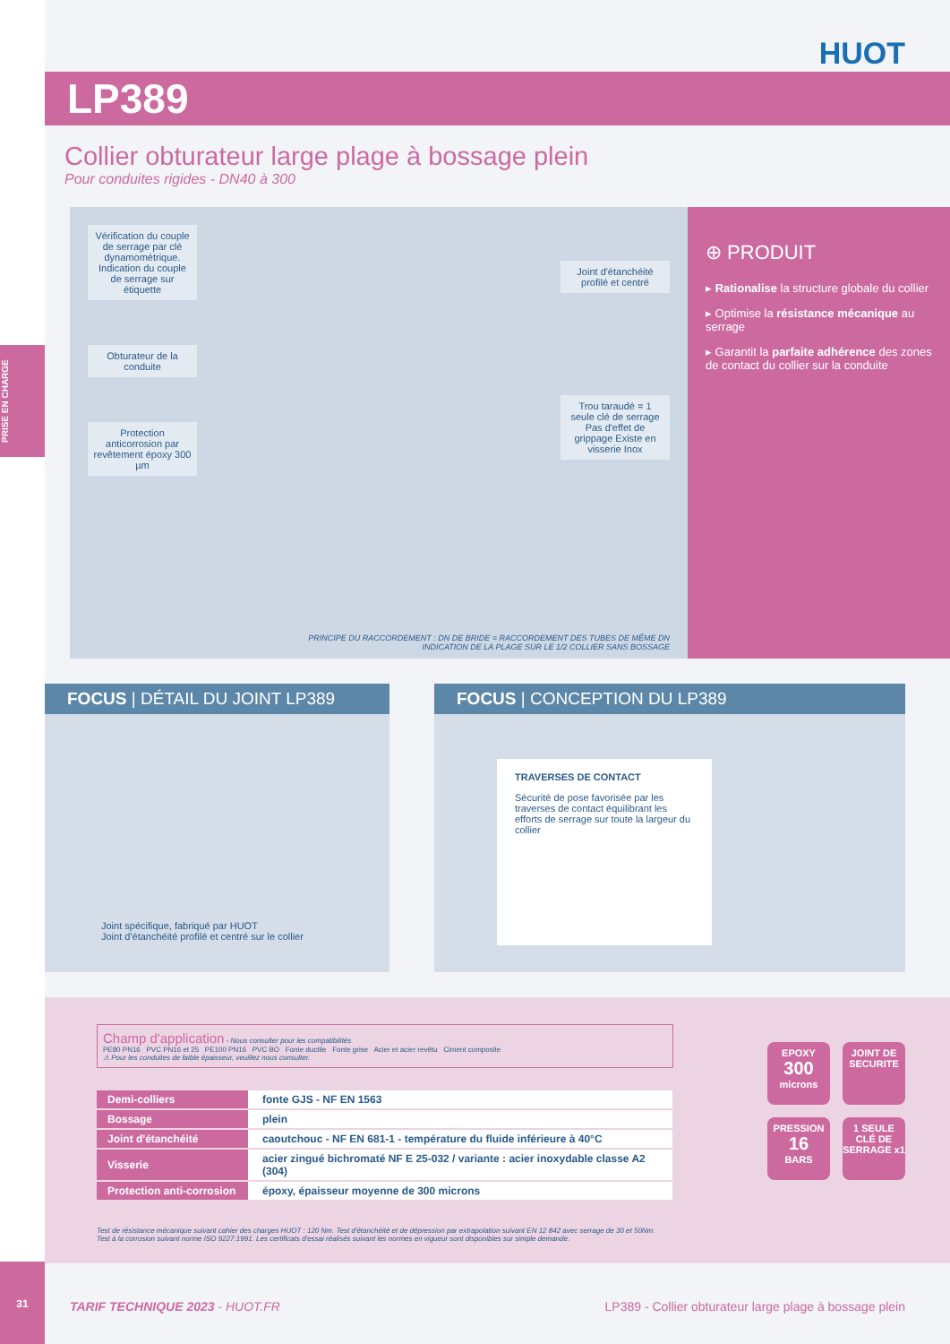HUOT
LP389
Collier obturateur large plage à bossage plein
Pour conduites rigides - DN40 à 300
Vérification du couple de serrage par clé dynamométrique. Indication du couple de serrage sur étiquette
Obturateur de la conduite
Protection anticorrosion par revêtement époxy 300 µm
Joint d'étanchéité profilé et centré
Trou taraudé = 1 seule clé de serrage Pas d'effet de grippage Existe en visserie Inox
PRINCIPE DU RACCORDEMENT : DN DE BRIDE = RACCORDEMENT DES TUBES DE MÊME DN
INDICATION DE LA PLAGE SUR LE 1/2 COLLIER SANS BOSSAGE
⊕ PRODUIT
▸ Rationalise la structure globale du collier
▸ Optimise la résistance mécanique au serrage
▸ Garantit la parfaite adhérence des zones de contact du collier sur la conduite
FOCUS | DÉTAIL DU JOINT LP389
Joint spécifique, fabriqué par HUOT
Joint d'étanchéité profilé et centré sur le collier
FOCUS | CONCEPTION DU LP389
TRAVERSES DE CONTACT
Sécurité de pose favorisée par les traverses de contact équilibrant les efforts de serrage sur toute la largeur du collier
EPOXY
300
microns
JOINT DE SECURITE
PRESSION
16
BARS
1 SEULE CLÉ DE SERRAGE x1
Champ d'application - Nous consulter pour les compatibilités
PE80 PN16 PVC PN16 et 25 PE100 PN16 PVC BO Fonte ductile Fonte grise Acier et acier revêtu Ciment composite
⚠ Pour les conduites de faible épaisseur, veuillez nous consulter.
| Demi-colliers | fonte GJS - NF EN 1563 |
| Bossage | plein |
| Joint d'étanchéité | caoutchouc - NF EN 681-1 - température du fluide inférieure à 40°C |
| Visserie | acier zingué bichromaté NF E 25-032 / variante : acier inoxydable classe A2 (304) |
| Protection anti-corrosion | époxy, épaisseur moyenne de 300 microns |
Test de résistance mécanique suivant cahier des charges HUOT : 120 Nm. Test d'étanchéité et de dépression par extrapolation suivant EN 12 842 avec serrage de 30 et 50Nm.
Test à la corrosion suivant norme ISO 9227:1991. Les certificats d'essai réalisés suivant les normes en vigueur sont disponibles sur simple demande.
TARIF TECHNIQUE 2023 - HUOT.FR LP389 - Collier obturateur large plage à bossage plein
PRISE EN CHARGE
31